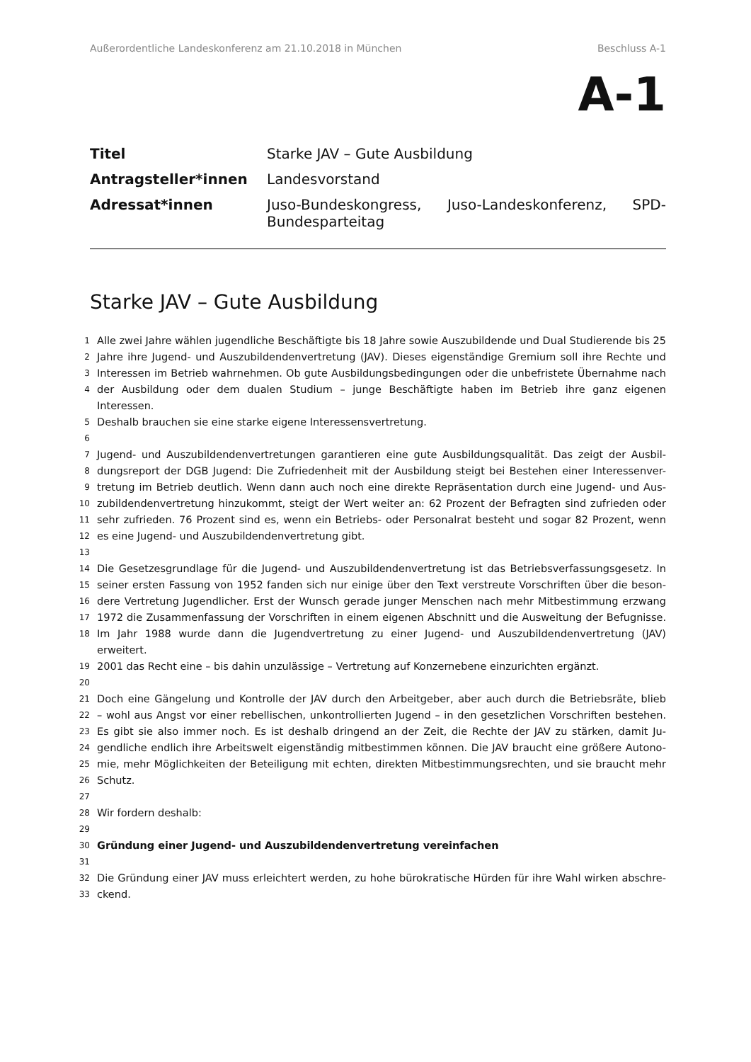Außerordentliche Landeskonferenz am 21.10.2018 in München Beschluss A-1
A-1
Titel Starke JAV – Gute Ausbildung
Antragsteller*innen Landesvorstand
Adressat*innen Juso-Bundeskongress, Juso-Landeskonferenz, SPD-Bundesparteitag
Starke JAV – Gute Ausbildung
1 Alle zwei Jahre wählen jugendliche Beschäftigte bis 18 Jahre sowie Auszubildende und Dual Studierende bis 25
2 Jahre ihre Jugend- und Auszubildendenvertretung (JAV). Dieses eigenständige Gremium soll ihre Rechte und
3 Interessen im Betrieb wahrnehmen. Ob gute Ausbildungsbedingungen oder die unbefristete Übernahme nach
4 der Ausbildung oder dem dualen Studium – junge Beschäftigte haben im Betrieb ihre ganz eigenen Interessen.
5 Deshalb brauchen sie eine starke eigene Interessensvertretung.
6
7 Jugend- und Auszubildendenvertretungen garantieren eine gute Ausbildungsqualität. Das zeigt der Ausbil-
8 dungsreport der DGB Jugend: Die Zufriedenheit mit der Ausbildung steigt bei Bestehen einer Interessenver-
9 tretung im Betrieb deutlich. Wenn dann auch noch eine direkte Repräsentation durch eine Jugend- und Aus-
10 zubildendenvertretung hinzukommt, steigt der Wert weiter an: 62 Prozent der Befragten sind zufrieden oder
11 sehr zufrieden. 76 Prozent sind es, wenn ein Betriebs- oder Personalrat besteht und sogar 82 Prozent, wenn
12 es eine Jugend- und Auszubildendenvertretung gibt.
13
14 Die Gesetzesgrundlage für die Jugend- und Auszubildendenvertretung ist das Betriebsverfassungsgesetz. In
15 seiner ersten Fassung von 1952 fanden sich nur einige über den Text verstreute Vorschriften über die beson-
16 dere Vertretung Jugendlicher. Erst der Wunsch gerade junger Menschen nach mehr Mitbestimmung erzwang
17 1972 die Zusammenfassung der Vorschriften in einem eigenen Abschnitt und die Ausweitung der Befugnisse.
18 Im Jahr 1988 wurde dann die Jugendvertretung zu einer Jugend- und Auszubildendenvertretung (JAV) erweitert.
19 2001 das Recht eine – bis dahin unzulässige – Vertretung auf Konzernebene einzurichten ergänzt.
20
21 Doch eine Gängelung und Kontrolle der JAV durch den Arbeitgeber, aber auch durch die Betriebsräte, blieb
22 – wohl aus Angst vor einer rebellischen, unkontrollierten Jugend – in den gesetzlichen Vorschriften bestehen.
23 Es gibt sie also immer noch. Es ist deshalb dringend an der Zeit, die Rechte der JAV zu stärken, damit Ju-
24 gendliche endlich ihre Arbeitswelt eigenständig mitbestimmen können. Die JAV braucht eine größere Autono-
25 mie, mehr Möglichkeiten der Beteiligung mit echten, direkten Mitbestimmungsrechten, und sie braucht mehr
26 Schutz.
27
28 Wir fordern deshalb:
29
30 Gründung einer Jugend- und Auszubildendenvertretung vereinfachen
31
32 Die Gründung einer JAV muss erleichtert werden, zu hohe bürokratische Hürden für ihre Wahl wirken abschre-
33 ckend.